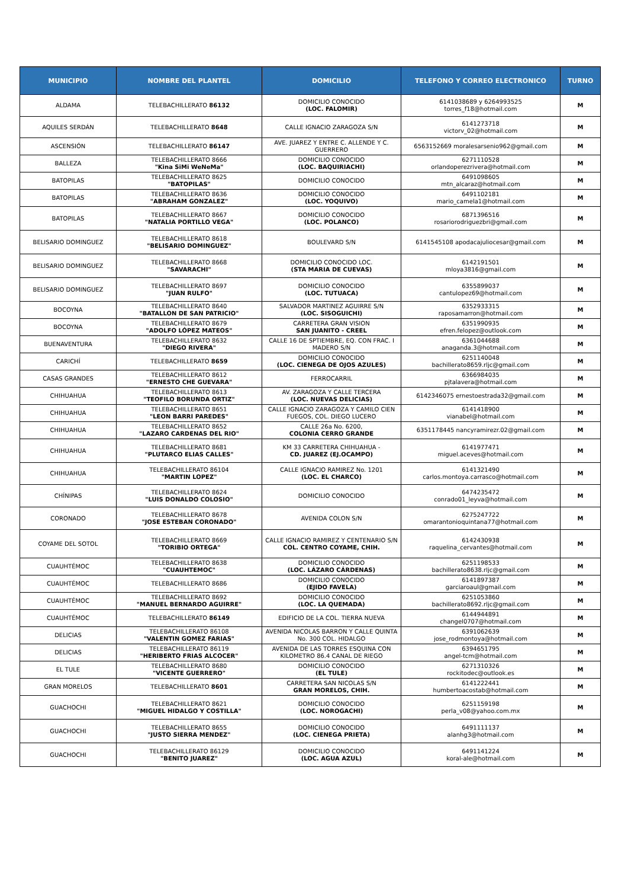| MUNICIPIO | NOMBRE DEL PLANTEL | DOMICILIO | TELEFONO Y CORREO ELECTRONICO | TURNO |
| --- | --- | --- | --- | --- |
| ALDAMA | TELEBACHILLERATO 86132 | DOMICILIO CONOCIDO (LOC. FALOMIR) | 6141038689 y 6264993525 torres_f18@hotmail.com | M |
| AQUILES SERDÁN | TELEBACHILLERATO 8648 | CALLE IGNACIO ZARAGOZA S/N | 6141273718 victorv_02@hotmail.com | M |
| ASCENSIÓN | TELEBACHILLERATO 86147 | AVE. JUAREZ Y ENTRE C. ALLENDE Y C. GUERRERO | 6563152669 moralesarsenio962@gmail.com | M |
| BALLEZA | TELEBACHILLERATO 8666 "Kina SiMi WeNeMa" | DOMICILIO CONOCIDO (LOC. BAQUIRIACHI) | 6271110528 orlandoperezrivera@hotmail.com | M |
| BATOPILAS | TELEBACHILLERATO 8625 "BATOPILAS" | DOMICILIO CONOCIDO | 6491098605 mtn_alcaraz@hotmail.com | M |
| BATOPILAS | TELEBACHILLERATO 8636 "ABRAHAM GONZALEZ" | DOMICILIO CONOCIDO (LOC. YOQUIVO) | 6491102181 mario_camela1@hotmail.com | M |
| BATOPILAS | TELEBACHILLERATO 8667 "NATALIA PORTILLO VEGA" | DOMICILIO CONOCIDO (LOC. POLANCO) | 6871396516 rosariorodriguezbri@gmail.com | M |
| BELISARIO DOMINGUEZ | TELEBACHILLERATO 8618 "BELISARIO DOMINGUEZ" | BOULEVARD S/N | 6141545108 apodacajuliocesar@gmail.com | M |
| BELISARIO DOMINGUEZ | TELEBACHILLERATO 8668 "SAVARACHI" | DOMICILIO CONOCIDO LOC. (STA MARIA DE CUEVAS) | 6142191501 mloya3816@gmail.com | M |
| BELISARIO DOMINGUEZ | TELEBACHILLERATO 8697 "JUAN RULFO" | DOMICILIO CONOCIDO (LOC. TUTUACA) | 6355899037 cantulopez69@hotmail.com | M |
| BOCOYNA | TELEBACHILLERATO 8640 "BATALLON DE SAN PATRICIO" | SALVADOR MARTINEZ AGUIRRE S/N (LOC. SISOGUICHI) | 6352933315 raposamarron@hotmail.com | M |
| BOCOYNA | TELEBACHILLERATO 8679 "ADOLFO LÓPEZ MATEOS" | CARRETERA GRAN VISION SAN JUANITO - CREEL | 6351990935 efren.felopez@outlook.com | M |
| BUENAVENTURA | TELEBACHILLERATO 8632 "DIEGO RIVERA" | CALLE 16 DE SPTIEMBRE, EQ. CON FRAC. I MADERO S/N | 6361044688 anaganda.3@hotmail.com | M |
| CARICHÍ | TELEBACHILLERATO 8659 | DOMICILIO CONOCIDO (LOC. CIENEGA DE OJOS AZULES) | 6251140048 bachillerato8659.rljc@gmail.com | M |
| CASAS GRANDES | TELEBACHILLERATO 8612 "ERNESTO CHE GUEVARA" | FERROCARRIL | 6366984035 pjtalavera@hotmail.com | M |
| CHIHUAHUA | TELEBACHILLERATO 8613 "TEOFILO BORUNDA ORTIZ" | AV. ZARAGOZA Y CALLE TERCERA (LOC. NUEVAS DELICIAS) | 6142346075 ernestoestrada32@gmail.com | M |
| CHIHUAHUA | TELEBACHILLERATO 8651 "LEON BARRI PAREDES" | CALLE IGNACIO ZARAGOZA Y CAMILO CIEN FUEGOS, COL. DIEGO LUCERO | 6141418900 vianabel@hotmail.com | M |
| CHIHUAHUA | TELEBACHILLERATO 8652 "LAZARO CARDENAS DEL RIO" | CALLE 26a No. 6200, COLONIA CERRO GRANDE | 6351178445 nancyramirezr.02@gmail.com | M |
| CHIHUAHUA | TELEBACHILLERATO 8681 "PLUTARCO ELIAS CALLES" | KM 33 CARRETERA CHIHUAHUA - CD. JUAREZ (EJ.OCAMPO) | 6141977471 miguel.aceves@hotmail.com | M |
| CHIHUAHUA | TELEBACHILLERATO 86104 "MARTIN LOPEZ" | CALLE IGNACIO RAMIREZ No. 1201 (LOC. EL CHARCO) | 6141321490 carlos.montoya.carrasco@hotmail.com | M |
| CHÍNIPAS | TELEBACHILLERATO 8624 "LUIS DONALDO COLOSIO" | DOMICILIO CONOCIDO | 6474235472 conrado01_leyva@hotmail.com | M |
| CORONADO | TELEBACHILLERATO 8678 "JOSE ESTEBAN CORONADO" | AVENIDA COLON S/N | 6275247722 omarantonioquintana77@hotmail.com | M |
| COYAME DEL SOTOL | TELEBACHILLERATO 8669 "TORIBIO ORTEGA" | CALLE IGNACIO RAMIREZ Y CENTENARIO S/N COL. CENTRO COYAME, CHIH. | 6142430938 raquelina_cervantes@hotmail.com | M |
| CUAUHTÉMOC | TELEBACHILLERATO 8638 "CUAUHTEMOC" | DOMICILIO CONOCIDO (LOC. LÁZARO CÁRDENAS) | 6251198533 bachillerato8638.rljc@gmail.com | M |
| CUAUHTÉMOC | TELEBACHILLERATO 8686 | DOMICILIO CONOCIDO (EJIDO FAVELA) | 6141897387 garciaroaul@gmail.com | M |
| CUAUHTÉMOC | TELEBACHILLERATO 8692 "MANUEL BERNARDO AGUIRRE" | DOMICILIO CONOCIDO (LOC. LA QUEMADA) | 6251053860 bachillerato8692.rljc@gmail.com | M |
| CUAUHTÉMOC | TELEBACHILLERATO 86149 | EDIFICIO DE LA COL. TIERRA NUEVA | 6144944891 changel0707@hotmail.com | M |
| DELICIAS | TELEBACHILLERATO 86108 "VALENTIN GOMEZ FARIAS" | AVENIDA NICOLAS BARRON Y CALLE QUINTA No. 300 COL. HIDALGO | 6391062639 jose_rodmontoya@hotmail.com | M |
| DELICIAS | TELEBACHILLERATO 86119 "HERIBERTO FRIAS ALCOCER" | AVENIDA DE LAS TORRES ESQUINA CON KILOMETRO 86.4 CANAL DE RIEGO | 6394651795 angel-tcm@hotmail.com | M |
| EL TULE | TELEBACHILLERATO 8680 "VICENTE GUERRERO" | DOMICILIO CONOCIDO (EL TULE) | 6271310326 rockitodec@outlook.es | M |
| GRAN MORELOS | TELEBACHILLERATO 8601 | CARRETERA SAN NICOLAS S/N GRAN MORELOS, CHIH. | 6141222441 humbertoacostab@hotmail.com | M |
| GUACHOCHI | TELEBACHILLERATO 8621 "MIGUEL HIDALGO Y COSTILLA" | DOMICILIO CONOCIDO (LOC. NOROGACHI) | 6251159198 perla_v08@yahoo.com.mx | M |
| GUACHOCHI | TELEBACHILLERATO 8655 "JUSTO SIERRA MENDEZ" | DOMICILIO CONOCIDO (LOC. CIENEGA PRIETA) | 6491111137 alanhg3@hotmail.com | M |
| GUACHOCHI | TELEBACHILLERATO 86129 "BENITO JUAREZ" | DOMICILIO CONOCIDO (LOC. AGUA AZUL) | 6491141224 koral-ale@hotmail.com | M |